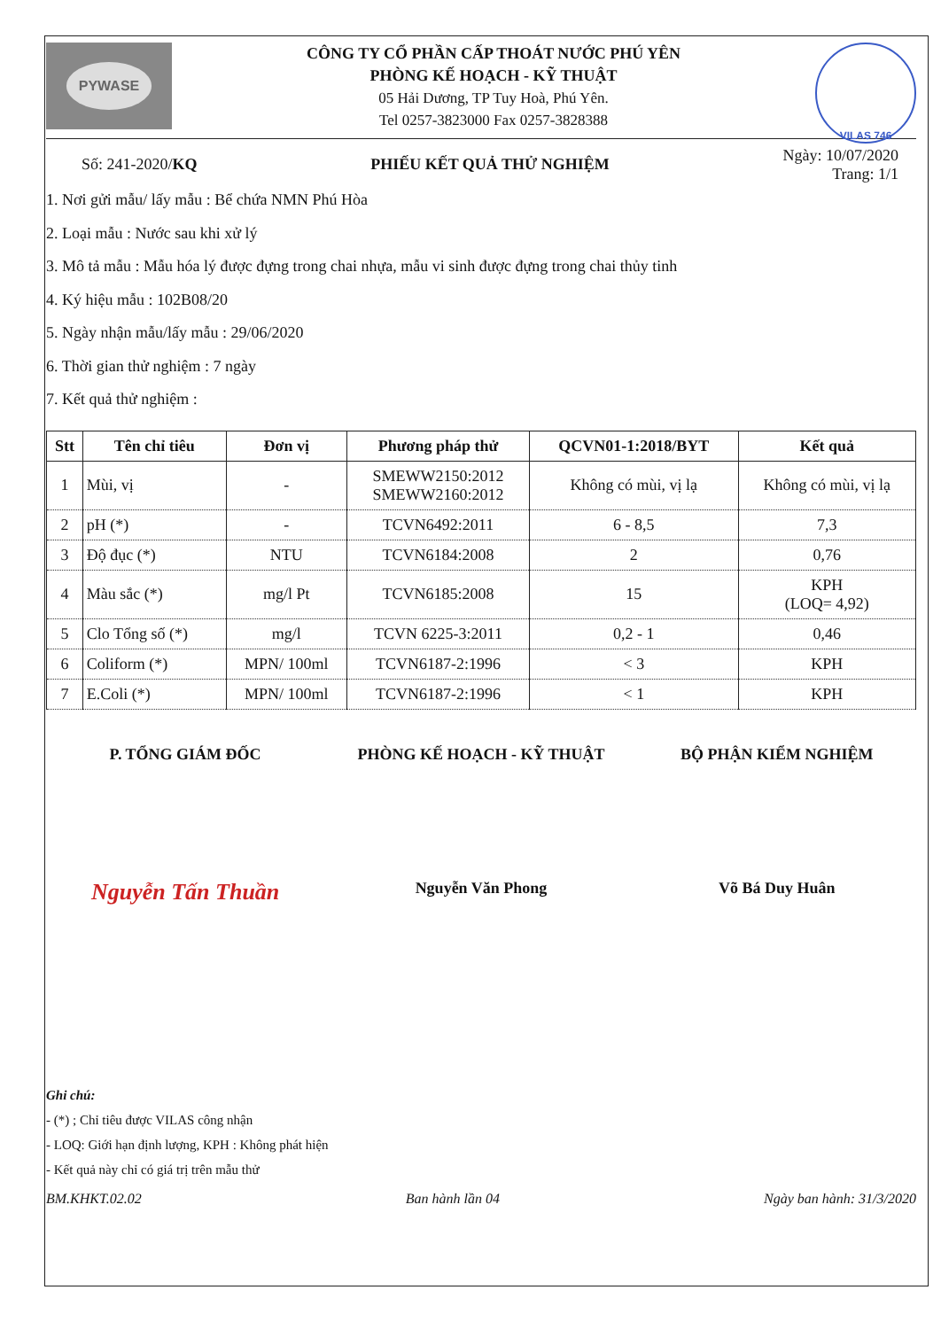PYWASE
CÔNG TY CỔ PHẦN CẤP THOÁT NƯỚC PHÚ YÊN
PHÒNG KẾ HOẠCH - KỸ THUẬT
05 Hải Dương, TP Tuy Hoà, Phú Yên.
Tel 0257-3823000 Fax 0257-3828388
VILAS 746
Số: 241-2020/KQ PHIẾU KẾT QUẢ THỬ NGHIỆM
Ngày: 10/07/2020
Trang: 1/1
1. Nơi gửi mẫu/ lấy mẫu : Bể chứa NMN Phú Hòa
2. Loại mẫu : Nước sau khi xử lý
3. Mô tả mẫu : Mẫu hóa lý được đựng trong chai nhựa, mẫu vi sinh được đựng trong chai thủy tinh
4. Ký hiệu mẫu : 102B08/20
5. Ngày nhận mẫu/lấy mẫu : 29/06/2020
6. Thời gian thử nghiệm : 7 ngày
7. Kết quả thử nghiệm :
| Stt | Tên chỉ tiêu | Đơn vị | Phương pháp thử | QCVN01-1:2018/BYT | Kết quả |
| --- | --- | --- | --- | --- | --- |
| 1 | Mùi, vị | - | SMEWW2150:2012 SMEWW2160:2012 | Không có mùi, vị lạ | Không có mùi, vị lạ |
| 2 | pH (*) | - | TCVN6492:2011 | 6 - 8,5 | 7,3 |
| 3 | Độ đục (*) | NTU | TCVN6184:2008 | 2 | 0,76 |
| 4 | Màu sắc (*) | mg/l Pt | TCVN6185:2008 | 15 | KPH (LOQ= 4,92) |
| 5 | Clo Tổng số (*) | mg/l | TCVN 6225-3:2011 | 0,2 - 1 | 0,46 |
| 6 | Coliform (*) | MPN/ 100ml | TCVN6187-2:1996 | < 3 | KPH |
| 7 | E.Coli (*) | MPN/ 100ml | TCVN6187-2:1996 | < 1 | KPH |
P. TỔNG GIÁM ĐỐC PHÒNG KẾ HOẠCH - KỸ THUẬT BỘ PHẬN KIỂM NGHIỆM
Nguyễn Tấn Thuần
Nguyễn Văn Phong Võ Bá Duy Huân
Ghi chú:
- (*) ; Chỉ tiêu được VILAS công nhận
- LOQ: Giới hạn định lượng, KPH : Không phát hiện
- Kết quả này chỉ có giá trị trên mẫu thử
BM.KHKT.02.02 Ban hành lần 04 Ngày ban hành: 31/3/2020